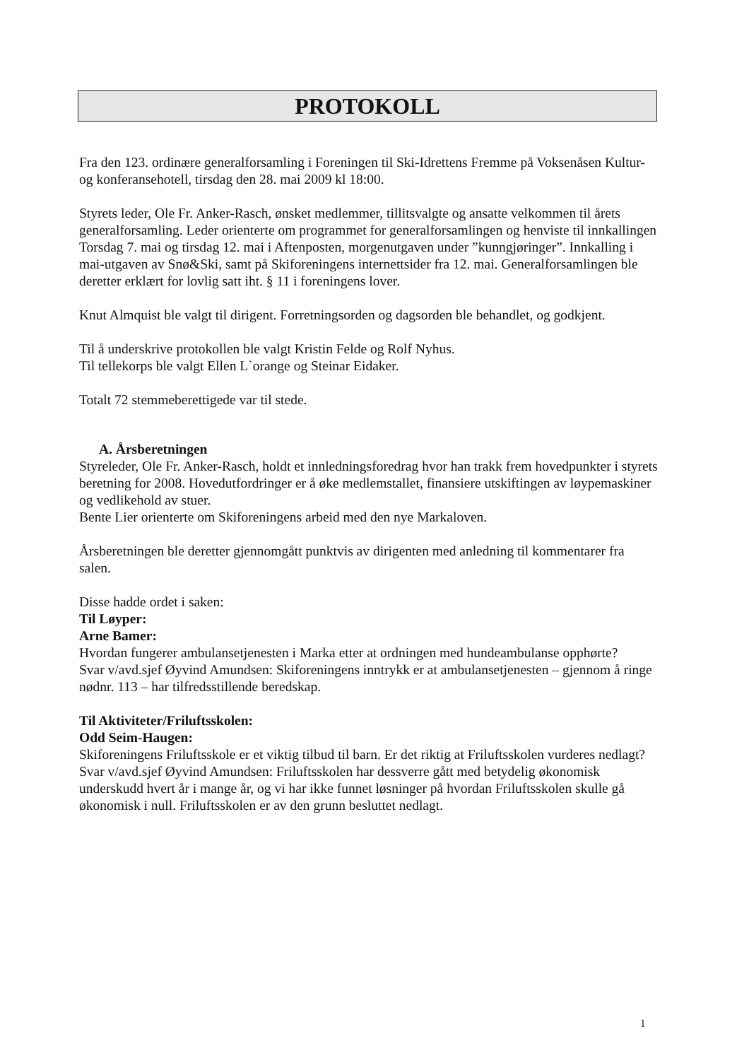PROTOKOLL
Fra den 123. ordinære generalforsamling i Foreningen til Ski-Idrettens Fremme på Voksenåsen Kultur- og konferansehotell, tirsdag den 28. mai 2009 kl 18:00.
Styrets leder, Ole Fr. Anker-Rasch, ønsket medlemmer, tillitsvalgte og ansatte velkommen til årets generalforsamling. Leder orienterte om programmet for generalforsamlingen og henviste til innkallingen Torsdag 7. mai og tirsdag 12. mai i Aftenposten, morgenutgaven under ”kunngjøringer”. Innkalling i mai-utgaven av Snø&Ski, samt på Skiforeningens internettsider fra 12. mai. Generalforsamlingen ble deretter erklært for lovlig satt iht. § 11 i foreningens lover.
Knut Almquist ble valgt til dirigent. Forretningsorden og dagsorden ble behandlet, og godkjent.
Til å underskrive protokollen ble valgt Kristin Felde og Rolf Nyhus.
Til tellekorps ble valgt Ellen L`orange og Steinar Eidaker.
Totalt 72 stemmeberettigede var til stede.
A. Årsberetningen
Styreleder, Ole Fr. Anker-Rasch, holdt et innledningsforedrag hvor han trakk frem hovedpunkter i styrets beretning for 2008. Hovedutfordringer er å øke medlemstallet, finansiere utskiftingen av løypemaskiner og vedlikehold av stuer.
Bente Lier orienterte om Skiforeningens arbeid med den nye Markaloven.
Årsberetningen ble deretter gjennomgått punktvis av dirigenten med anledning til kommentarer fra salen.
Disse hadde ordet i saken:
Til Løyper:
Arne Bamer:
Hvordan fungerer ambulansetjenesten i Marka etter at ordningen med hundeambulanse opphørte?
Svar v/avd.sjef Øyvind Amundsen: Skiforeningens inntrykk er at ambulansetjenesten – gjennom å ringe nødnr. 113 – har tilfredsstillende beredskap.
Til Aktiviteter/Friluftsskolen:
Odd Seim-Haugen:
Skiforeningens Friluftsskole er et viktig tilbud til barn. Er det riktig at Friluftsskolen vurderes nedlagt?
Svar v/avd.sjef Øyvind Amundsen: Friluftsskolen har dessverre gått med betydelig økonomisk underskudd hvert år i mange år, og vi har ikke funnet løsninger på hvordan Friluftsskolen skulle gå økonomisk i null. Friluftsskolen er av den grunn besluttet nedlagt.
1